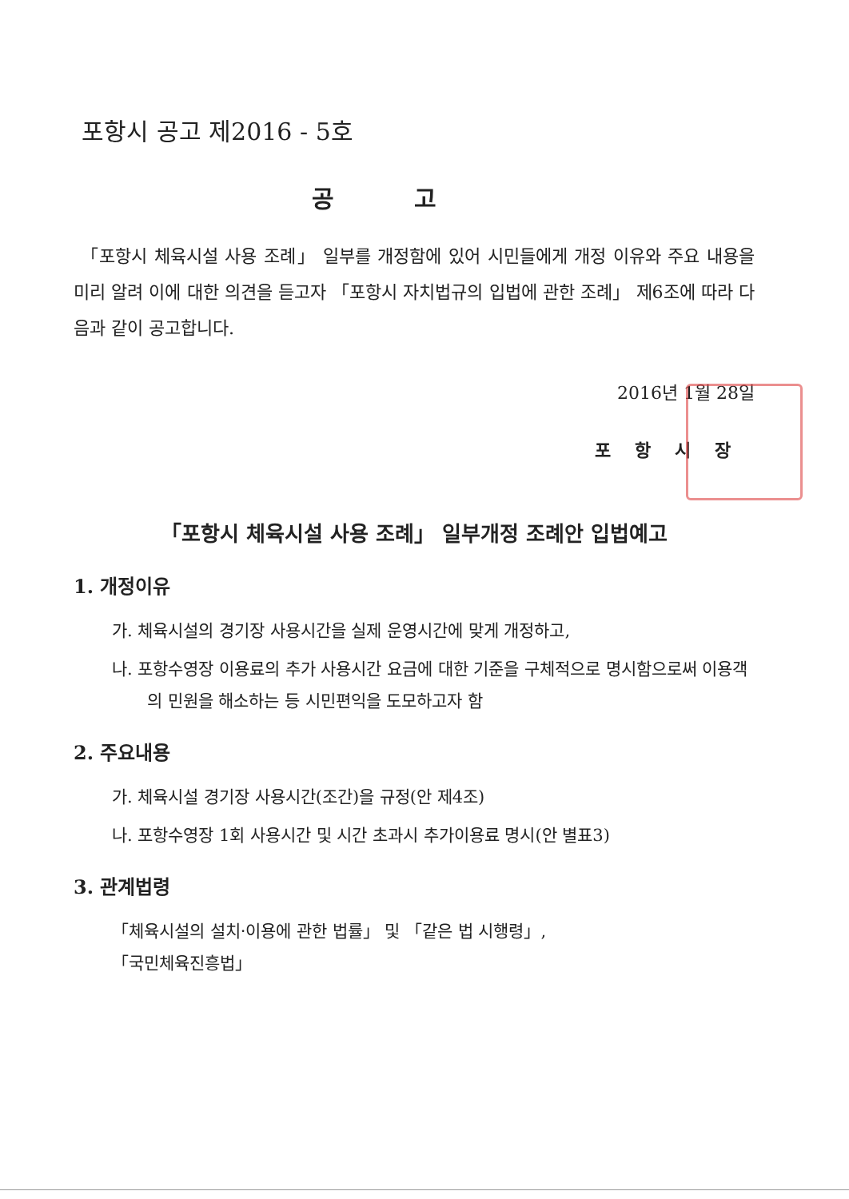포항시 공고 제2016 - 5호
공고
「포항시 체육시설 사용 조례」 일부를 개정함에 있어 시민들에게 개정 이유와 주요 내용을 미리 알려 이에 대한 의견을 듣고자 「포항시 자치법규의 입법에 관한 조례」 제6조에 따라 다음과 같이 공고합니다.
2016년 1월 28일
포항시장
「포항시 체육시설 사용 조례」 일부개정 조례안 입법예고
1. 개정이유
가. 체육시설의 경기장 사용시간을 실제 운영시간에 맞게 개정하고,
나. 포항수영장 이용료의 추가 사용시간 요금에 대한 기준을 구체적으로 명시함으로써 이용객의 민원을 해소하는 등 시민편익을 도모하고자 함
2. 주요내용
가. 체육시설 경기장 사용시간(조간)을 규정(안 제4조)
나. 포항수영장 1회 사용시간 및 시간 초과시 추가이용료 명시(안 별표3)
3. 관계법령
「체육시설의 설치·이용에 관한 법률」 및 「같은 법 시행령」,
「국민체육진흥법」